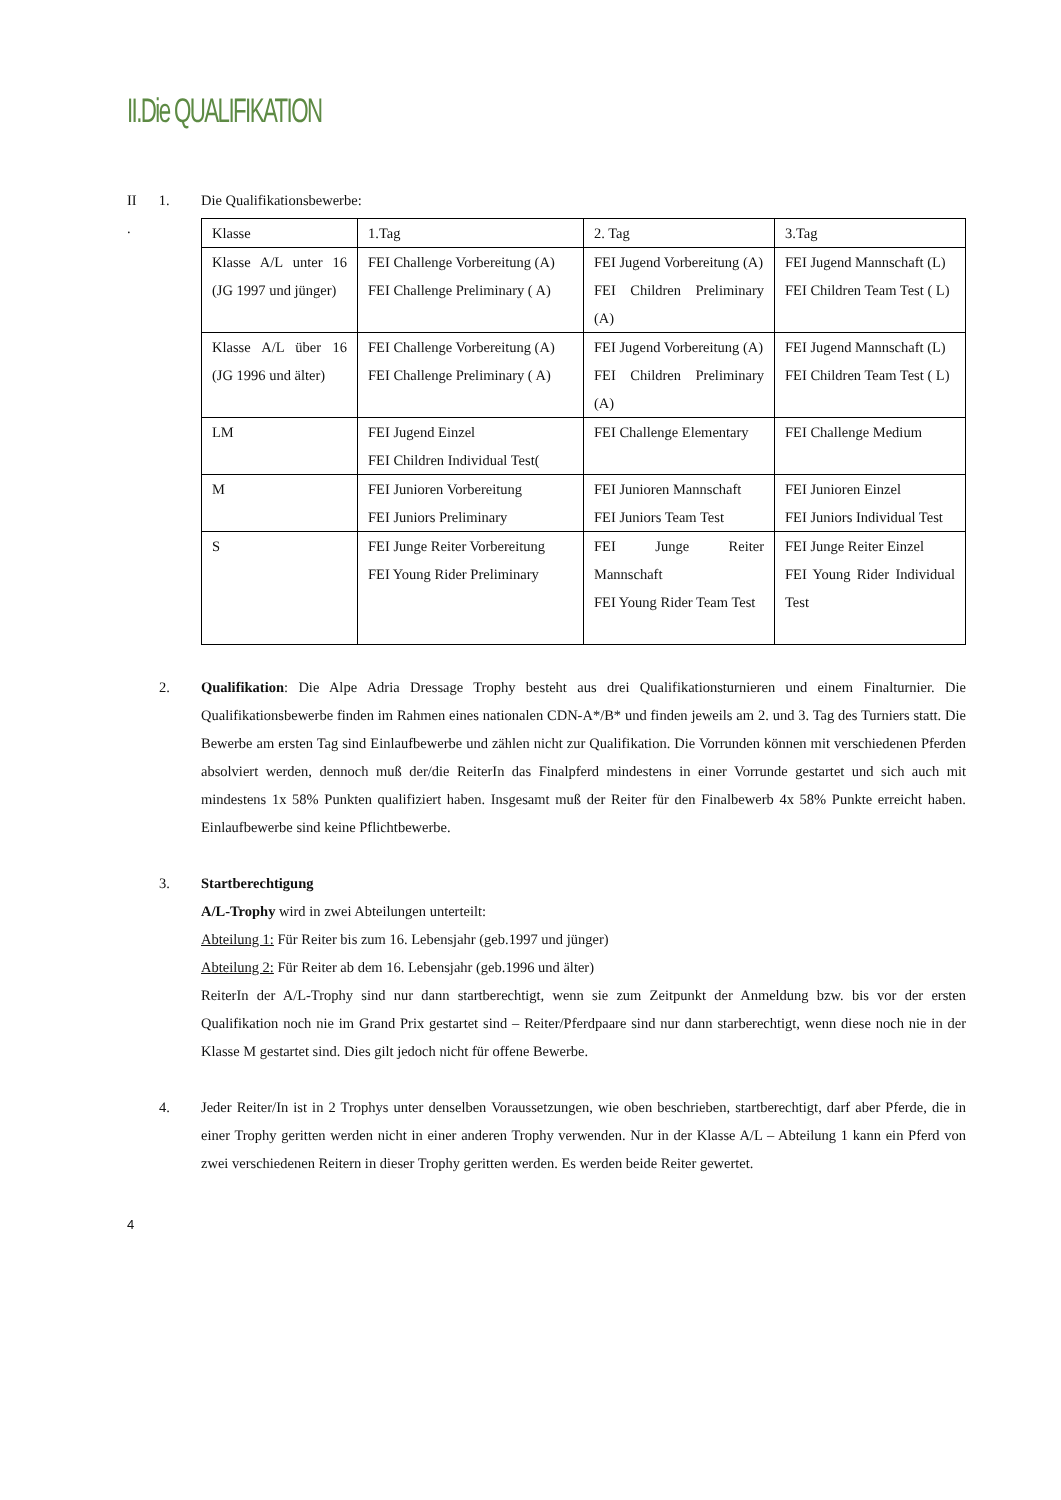II.Die QUALIFIKATION
II
. 1.
Die Qualifikationsbewerbe:
| Klasse | 1.Tag | 2. Tag | 3.Tag |
| Klasse A/L unter 16 (JG 1997 und jünger) | FEI Challenge Vorbereitung (A) FEI Challenge Preliminary ( A) | FEI Jugend Vorbereitung (A) FEI Children Preliminary (A) | FEI Jugend Mannschaft (L) FEI Children Team Test ( L) |
| Klasse A/L über 16 (JG 1996 und älter) | FEI Challenge Vorbereitung (A) FEI Challenge Preliminary ( A) | FEI Jugend Vorbereitung (A) FEI Children Preliminary (A) | FEI Jugend Mannschaft (L) FEI Children Team Test ( L) |
| LM | FEI Jugend Einzel FEI Children Individual Test( | FEI Challenge Elementary | FEI Challenge Medium |
| M | FEI Junioren Vorbereitung FEI Juniors Preliminary | FEI Junioren Mannschaft FEI Juniors Team Test | FEI Junioren Einzel FEI Juniors Individual Test |
| S | FEI Junge Reiter Vorbereitung FEI Young Rider Preliminary | FEI Junge Reiter Mannschaft FEI Young Rider Team Test | FEI Junge Reiter Einzel FEI Young Rider Individual Test |
2. Qualifikation: Die Alpe Adria Dressage Trophy besteht aus drei Qualifikationsturnieren und einem Finalturnier. Die Qualifikationsbewerbe finden im Rahmen eines nationalen CDN-A*/B* und finden jeweils am 2. und 3. Tag des Turniers statt. Die Bewerbe am ersten Tag sind Einlaufbewerbe und zählen nicht zur Qualifikation. Die Vorrunden können mit verschiedenen Pferden absolviert werden, dennoch muß der/die ReiterIn das Finalpferd mindestens in einer Vorrunde gestartet und sich auch mit mindestens 1x 58% Punkten qualifiziert haben. Insgesamt muß der Reiter für den Finalbewerb 4x 58% Punkte erreicht haben. Einlaufbewerbe sind keine Pflichtbewerbe.
3. Startberechtigung
A/L-Trophy wird in zwei Abteilungen unterteilt:
Abteilung 1: Für Reiter bis zum 16. Lebensjahr (geb.1997 und jünger)
Abteilung 2: Für Reiter ab dem 16. Lebensjahr (geb.1996 und älter)
ReiterIn der A/L-Trophy sind nur dann startberechtigt, wenn sie zum Zeitpunkt der Anmeldung bzw. bis vor der ersten Qualifikation noch nie im Grand Prix gestartet sind – Reiter/Pferdpaare sind nur dann starberechtigt, wenn diese noch nie in der Klasse M gestartet sind. Dies gilt jedoch nicht für offene Bewerbe.
4. Jeder Reiter/In ist in 2 Trophys unter denselben Voraussetzungen, wie oben beschrieben, startberechtigt, darf aber Pferde, die in einer Trophy geritten werden nicht in einer anderen Trophy verwenden. Nur in der Klasse A/L – Abteilung 1 kann ein Pferd von zwei verschiedenen Reitern in dieser Trophy geritten werden. Es werden beide Reiter gewertet.
4